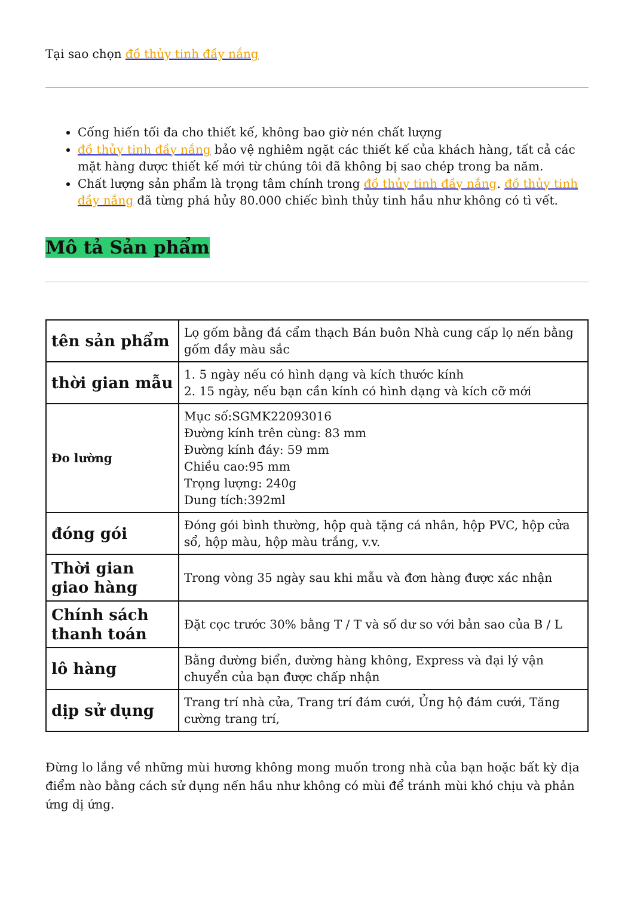Tại sao chọn đồ thủy tinh đầy nắng
Cống hiến tối đa cho thiết kế, không bao giờ nén chất lượng
đồ thủy tinh đầy nắng bảo vệ nghiêm ngặt các thiết kế của khách hàng, tất cả các mặt hàng được thiết kế mới từ chúng tôi đã không bị sao chép trong ba năm.
Chất lượng sản phẩm là trọng tâm chính trong đồ thủy tinh đầy nắng. đồ thủy tinh đầy nắng đã từng phá hủy 80.000 chiếc bình thủy tinh hầu như không có tì vết.
Mô tả Sản phẩm
| tên sản phẩm | Lọ gốm bằng đá cẩm thạch Bán buôn Nhà cung cấp lọ nến bằng gốm đầy màu sắc |
| thời gian mẫu | 1. 5 ngày nếu có hình dạng và kích thước kính 2. 15 ngày, nếu bạn cần kính có hình dạng và kích cỡ mới |
| Đo lường | Mục số:SGMK22093016 Đường kính trên cùng: 83 mm Đường kính đáy: 59 mm Chiều cao:95 mm Trọng lượng: 240g Dung tích:392ml |
| đóng gói | Đóng gói bình thường, hộp quà tặng cá nhân, hộp PVC, hộp cửa sổ, hộp màu, hộp màu trắng, v.v. |
| Thời gian giao hàng | Trong vòng 35 ngày sau khi mẫu và đơn hàng được xác nhận |
| Chính sách thanh toán | Đặt cọc trước 30% bằng T / T và số dư so với bản sao của B / L |
| lô hàng | Bằng đường biển, đường hàng không, Express và đại lý vận chuyển của bạn được chấp nhận |
| dịp sử dụng | Trang trí nhà cửa, Trang trí đám cưới, Ủng hộ đám cưới, Tăng cường trang trí, |
Đừng lo lắng về những mùi hương không mong muốn trong nhà của bạn hoặc bất kỳ địa điểm nào bằng cách sử dụng nến hầu như không có mùi để tránh mùi khó chịu và phản ứng dị ứng.